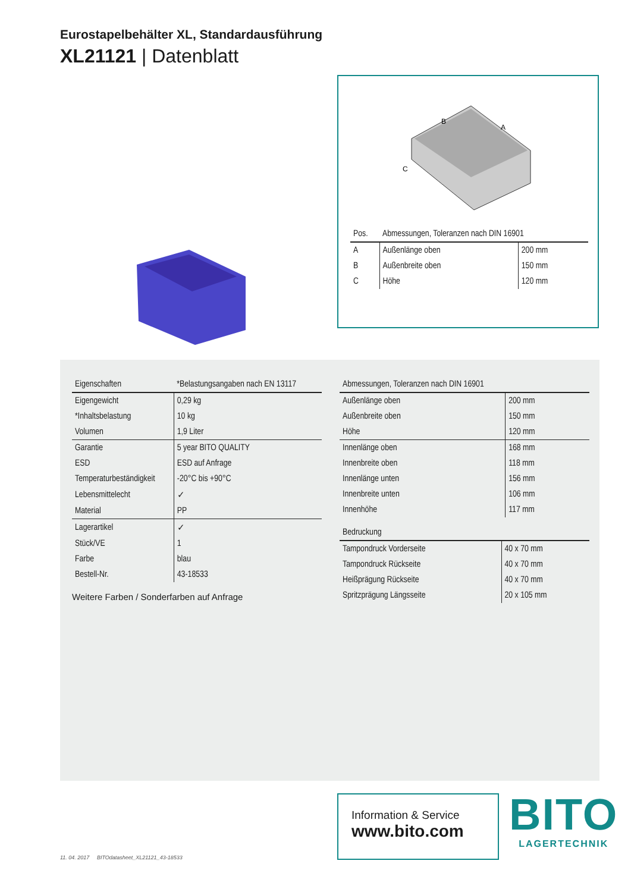Eurostapelbehälter XL, Standardausführung
XL21121 | Datenblatt
B
A
C
| Pos. | Abmessungen, Toleranzen nach DIN 16901 | |
| --- | --- | --- |
| A | Außenlänge oben | 200 mm |
| B | Außenbreite oben | 150 mm |
| C | Höhe | 120 mm |
| Eigenschaften | *Belastungsangaben nach EN 13117 |
| --- | --- |
| Eigengewicht | 0,29 kg |
| *Inhaltsbelastung | 10 kg |
| Volumen | 1,9 Liter |
| Garantie | 5 year BITO QUALITY |
| ESD | ESD auf Anfrage |
| Temperaturbeständigkeit | -20°C bis +90°C |
| Lebensmittelecht | ✓ |
| Material | PP |
| Lagerartikel | ✓ |
| Stück/VE | 1 |
| Farbe | blau |
| Bestell-Nr. | 43-18533 |
Weitere Farben / Sonderfarben auf Anfrage
| Abmessungen, Toleranzen nach DIN 16901 | |
| --- | --- |
| Außenlänge oben | 200 mm |
| Außenbreite oben | 150 mm |
| Höhe | 120 mm |
| Innenlänge oben | 168 mm |
| Innenbreite oben | 118 mm |
| Innenlänge unten | 156 mm |
| Innenbreite unten | 106 mm |
| Innenhöhe | 117 mm |
| Bedruckung | |
| --- | --- |
| Tampondruck Vorderseite | 40 x 70 mm |
| Tampondruck Rückseite | 40 x 70 mm |
| Heißprägung Rückseite | 40 x 70 mm |
| Spritzprägung Längsseite | 20 x 105 mm |
Information & Service
www.bito.com
BITO
LAGERTECHNIK
11. 04. 2017 BITOdatasheet_XL21121_43-18533